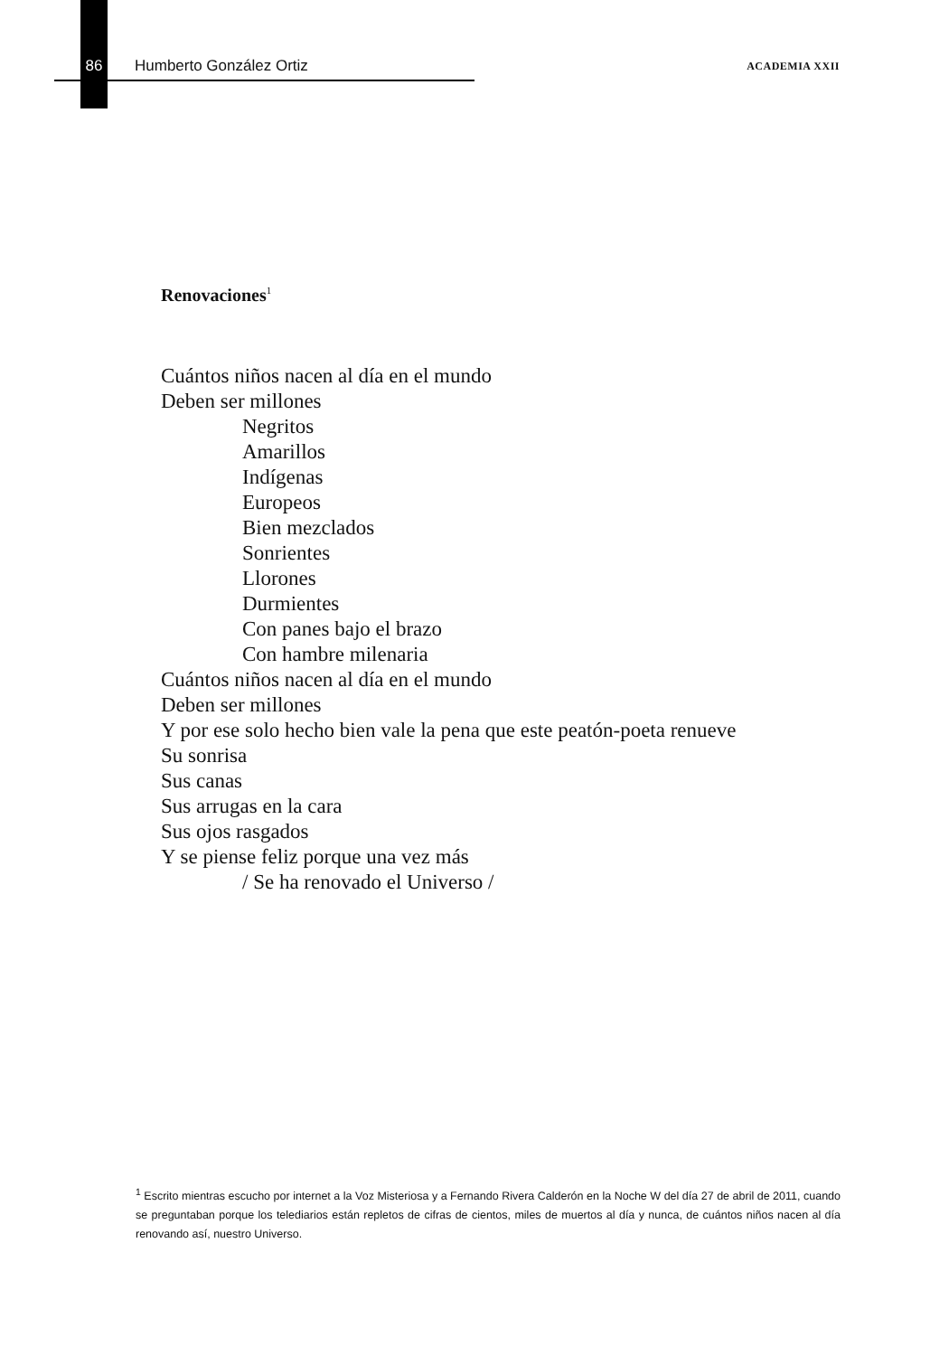86 Humberto González Ortiz ACADEMIA XXII
Renovaciones<sup>1</sup>
Cuántos niños nacen al día en el mundo
Deben ser millones
Negritos
Amarillos
Indígenas
Europeos
Bien mezclados
Sonrientes
Llorones
Durmientes
Con panes bajo el brazo
Con hambre milenaria
Cuántos niños nacen al día en el mundo
Deben ser millones
Y por ese solo hecho bien vale la pena que este peatón-poeta renueve
Su sonrisa
Sus canas
Sus arrugas en la cara
Sus ojos rasgados
Y se piense feliz porque una vez más
/ Se ha renovado el Universo /
<sup>1</sup> Escrito mientras escucho por internet a la Voz Misteriosa y a Fernando Rivera Calderón en la Noche W del día 27 de abril de 2011, cuando se preguntaban porque los telediarios están repletos de cifras de cientos, miles de muertos al día y nunca, de cuántos niños nacen al día renovando así, nuestro Universo.